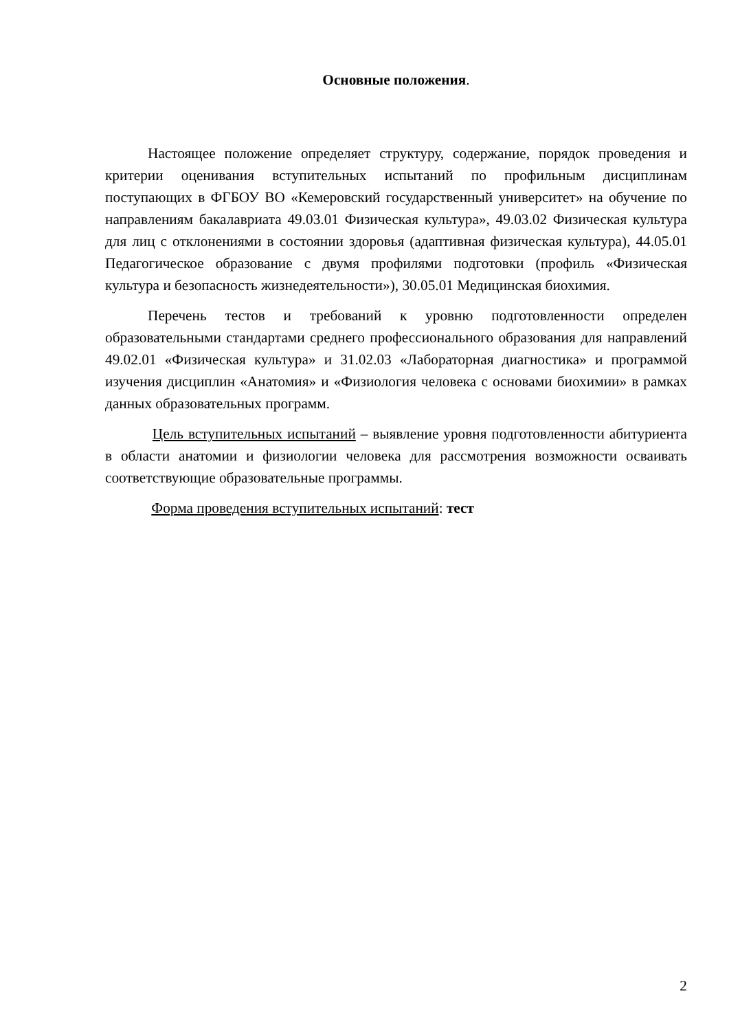Основные положения.
Настоящее положение определяет структуру, содержание, порядок проведения и критерии оценивания вступительных испытаний по профильным дисциплинам поступающих в ФГБОУ ВО «Кемеровский государственный университет» на обучение по направлениям бакалавриата 49.03.01 Физическая культура», 49.03.02 Физическая культура для лиц с отклонениями в состоянии здоровья (адаптивная физическая культура), 44.05.01 Педагогическое образование с двумя профилями подготовки (профиль «Физическая культура и безопасность жизнедеятельности»), 30.05.01 Медицинская биохимия.
Перечень тестов и требований к уровню подготовленности определен образовательными стандартами среднего профессионального образования для направлений 49.02.01 «Физическая культура» и 31.02.03 «Лабораторная диагностика» и программой изучения дисциплин «Анатомия» и «Физиология человека с основами биохимии» в рамках данных образовательных программ.
Цель вступительных испытаний – выявление уровня подготовленности абитуриента в области анатомии и физиологии человека для рассмотрения возможности осваивать соответствующие образовательные программы.
Форма проведения вступительных испытаний: тест
2